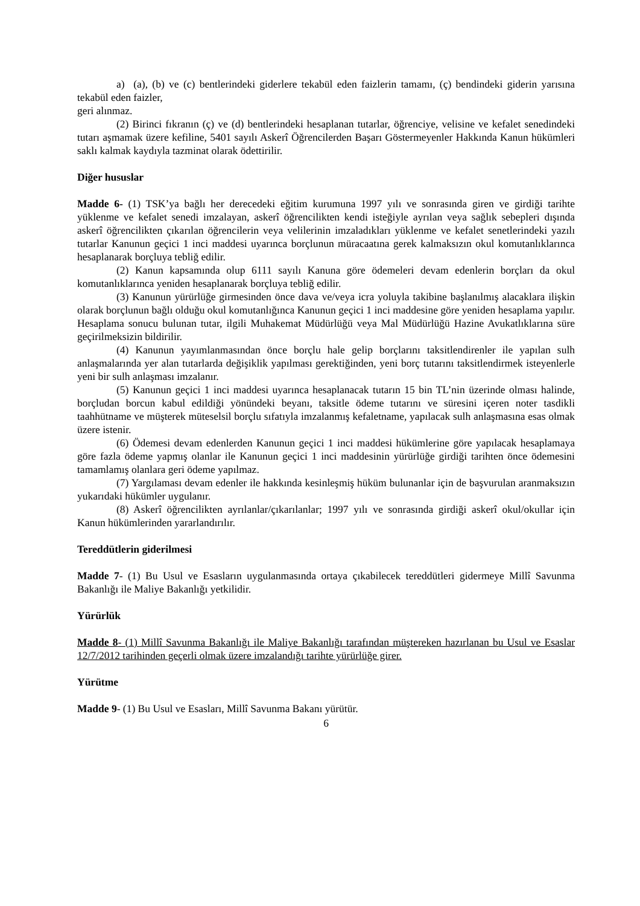a) (a), (b) ve (c) bentlerindeki giderlere tekabül eden faizlerin tamamı, (ç) bendindeki giderin yarısına tekabül eden faizler,
geri alınmaz.
(2) Birinci fıkranın (ç) ve (d) bentlerindeki hesaplanan tutarlar, öğrenciye, velisine ve kefalet senedindeki tutarı aşmamak üzere kefiline, 5401 sayılı Askerî Öğrencilerden Başarı Göstermeyenler Hakkında Kanun hükümleri saklı kalmak kaydıyla tazminat olarak ödettirilir.
Diğer hususlar
Madde 6- (1) TSK’ya bağlı her derecedeki eğitim kurumuna 1997 yılı ve sonrasında giren ve girdiği tarihte yüklenme ve kefalet senedi imzalayan, askerî öğrencilikten kendi isteğiyle ayrılan veya sağlık sebepleri dışında askerî öğrencilikten çıkarılan öğrencilerin veya velilerinin imzaladıkları yüklenme ve kefalet senetlerindeki yazılı tutarlar Kanunun geçici 1 inci maddesi uyarınca borçlunun müracaatına gerek kalmaksızın okul komutanlıklarınca hesaplanarak borçluya tebliğ edilir.
(2) Kanun kapsamında olup 6111 sayılı Kanuna göre ödemeleri devam edenlerin borçları da okul komutanlıklarınca yeniden hesaplanarak borçluya tebliğ edilir.
(3) Kanunun yürürlüğe girmesinden önce dava ve/veya icra yoluyla takibine başlanılmış alacaklara ilişkin olarak borçlunun bağlı olduğu okul komutanlığınca Kanunun geçici 1 inci maddesine göre yeniden hesaplama yapılır. Hesaplama sonucu bulunan tutar, ilgili Muhakemat Müdürlüğü veya Mal Müdürlüğü Hazine Avukatlıklarına süre geçirilmeksizin bildirilir.
(4) Kanunun yayımlanmasından önce borçlu hale gelip borçlarını taksitlendirenler ile yapılan sulh anlaşmalarında yer alan tutarlarda değişiklik yapılması gerektiğinden, yeni borç tutarını taksitlendirmek isteyenlerle yeni bir sulh anlaşması imzalanır.
(5) Kanunun geçici 1 inci maddesi uyarınca hesaplanacak tutarın 15 bin TL’nin üzerinde olması halinde, borçludan borcun kabul edildiği yönündeki beyanı, taksitle ödeme tutarını ve süresini içeren noter tasdikli taahhütname ve müşterek müteselsil borçlu sıfatıyla imzalanmış kefaletname, yapılacak sulh anlaşmasına esas olmak üzere istenir.
(6) Ödemesi devam edenlerden Kanunun geçici 1 inci maddesi hükümlerine göre yapılacak hesaplamaya göre fazla ödeme yapmış olanlar ile Kanunun geçici 1 inci maddesinin yürürlüğe girdiği tarihten önce ödemesini tamamlamış olanlara geri ödeme yapılmaz.
(7) Yargılaması devam edenler ile hakkında kesinleşmiş hüküm bulunanlar için de başvurulan aranmaksızın yukarıdaki hükümler uygulanır.
(8) Askerî öğrencilikten ayrılanlar/çıkarılanlar; 1997 yılı ve sonrasında girdiği askerî okul/okullar için Kanun hükümlerinden yararlandırılır.
Tereddütlerin giderilmesi
Madde 7- (1) Bu Usul ve Esasların uygulanmasında ortaya çıkabilecek tereddütleri gidermeye Millî Savunma Bakanlığı ile Maliye Bakanlığı yetkilidir.
Yürürlük
Madde 8- (1) Millî Savunma Bakanlığı ile Maliye Bakanlığı tarafından müştereken hazırlanan bu Usul ve Esaslar 12/7/2012 tarihinden geçerli olmak üzere imzalandığı tarihte yürürlüğe girer.
Yürütme
Madde 9- (1) Bu Usul ve Esasları, Millî Savunma Bakanı yürütür.
6